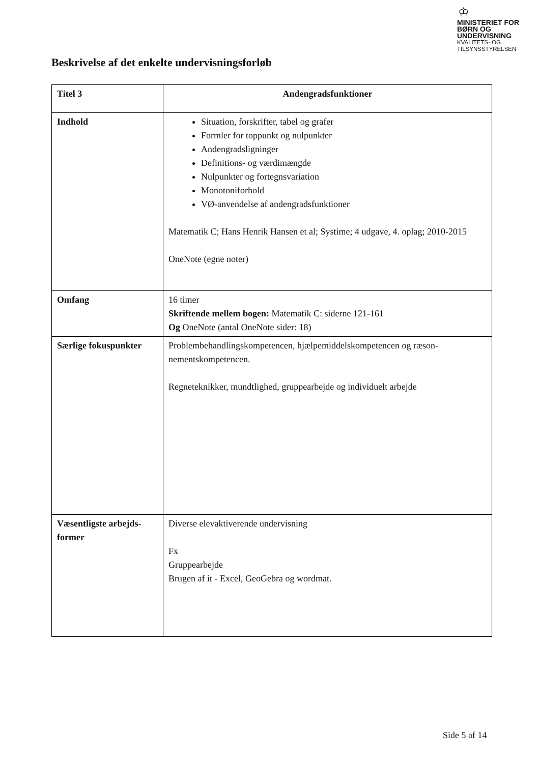♔
MINISTERIET FOR
BØRN OG
UNDERVISNING
KVALITETS- OG
TILSYNSSTYRELSEN
Beskrivelse af det enkelte undervisningsforløb
| Titel 3 | Andengradsfunktioner |
| Indhold | Situation, forskrifter, tabel og grafer Formler for toppunkt og nulpunkter Andengradsligninger Definitions- og værdimængde Nulpunkter og fortegnsvariation Monotoniforhold VØ-anvendelse af andengradsfunktioner Matematik C; Hans Henrik Hansen et al; Systime; 4 udgave, 4. oplag; 2010-2015 OneNote (egne noter) |
| Omfang | 16 timer Skriftende mellem bogen: Matematik C: siderne 121-161 Og OneNote (antal OneNote sider: 18) |
| Særlige fokuspunkter | Problembehandlingskompetencen, hjælpemiddelskompetencen og ræson-nementskompetencen. Regneteknikker, mundtlighed, gruppearbejde og individuelt arbejde |
| Væsentligste arbejds-former | Diverse elevaktiverende undervisning Fx Gruppearbejde Brugen af it - Excel, GeoGebra og wordmat. |
Side 5 af 14